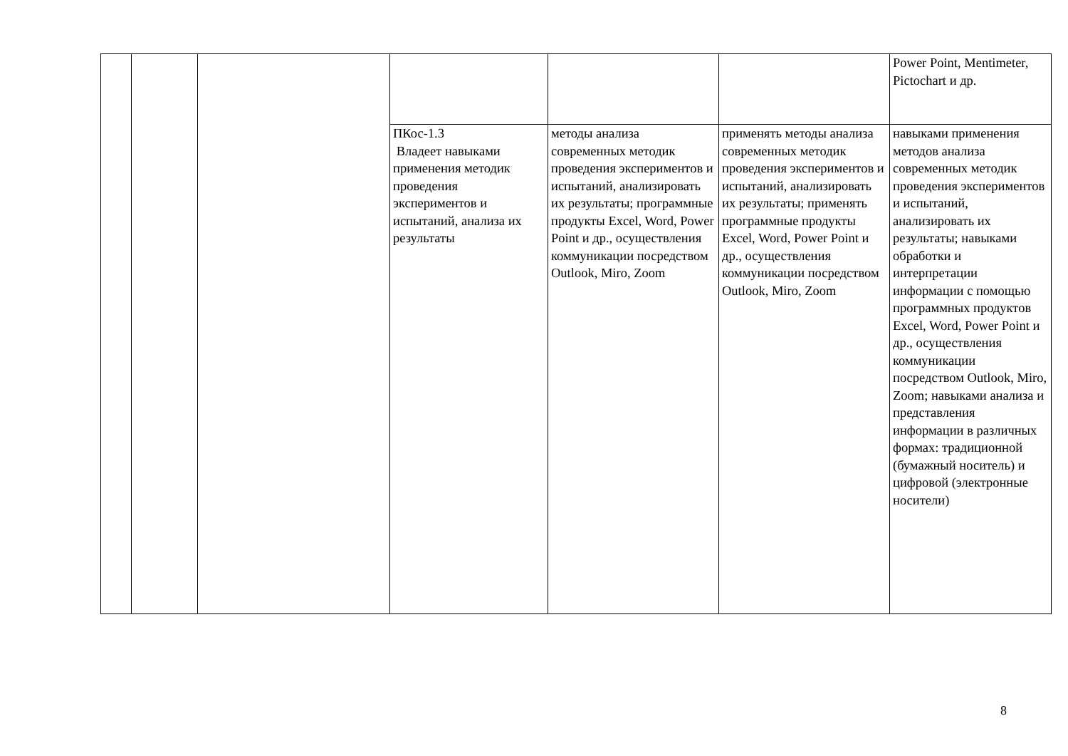| | | | | | | Power Point, Mentimeter, Pictochart и др. |
| | | | ПКос-1.3 Владеет навыками применения методик проведения экспериментов и испытаний, анализа их результаты | методы анализа современных методик проведения экспериментов и испытаний, анализировать их результаты; программные продукты Excel, Word, Power Point и др., осуществления коммуникации посредством Outlook, Miro, Zoom | применять методы анализа современных методик проведения экспериментов и испытаний, анализировать их результаты; применять программные продукты Excel, Word, Power Point и др., осуществления коммуникации посредством Outlook, Miro, Zoom | навыками применения методов анализа современных методик проведения экспериментов и испытаний, анализировать их результаты; навыками обработки и интерпретации информации с помощью программных продуктов Excel, Word, Power Point и др., осуществления коммуникации посредством Outlook, Miro, Zoom; навыками анализа и представления информации в различных формах: традиционной (бумажный носитель) и цифровой (электронные носители) |
8